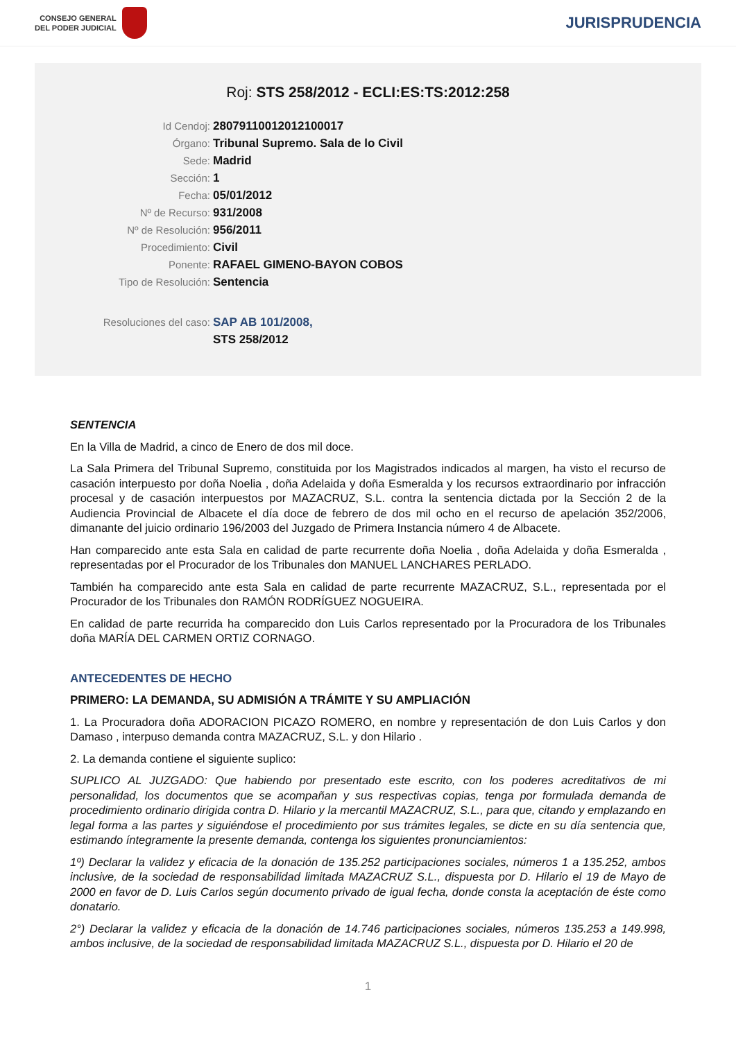CONSEJO GENERAL
DEL PODER JUDICIAL
JURISPRUDENCIA
Roj: STS 258/2012 - ECLI:ES:TS:2012:258
Id Cendoj: 28079110012012100017
Órgano: Tribunal Supremo. Sala de lo Civil
Sede: Madrid
Sección: 1
Fecha: 05/01/2012
Nº de Recurso: 931/2008
Nº de Resolución: 956/2011
Procedimiento: Civil
Ponente: RAFAEL GIMENO-BAYON COBOS
Tipo de Resolución: Sentencia
Resoluciones del caso: SAP AB 101/2008,
STS 258/2012
SENTENCIA
En la Villa de Madrid, a cinco de Enero de dos mil doce.
La Sala Primera del Tribunal Supremo, constituida por los Magistrados indicados al margen, ha visto el recurso de casación interpuesto por doña Noelia , doña Adelaida y doña Esmeralda y los recursos extraordinario por infracción procesal y de casación interpuestos por MAZACRUZ, S.L. contra la sentencia dictada por la Sección 2 de la Audiencia Provincial de Albacete el día doce de febrero de dos mil ocho en el recurso de apelación 352/2006, dimanante del juicio ordinario 196/2003 del Juzgado de Primera Instancia número 4 de Albacete.
Han comparecido ante esta Sala en calidad de parte recurrente doña Noelia , doña Adelaida y doña Esmeralda , representadas por el Procurador de los Tribunales don MANUEL LANCHARES PERLADO.
También ha comparecido ante esta Sala en calidad de parte recurrente MAZACRUZ, S.L., representada por el Procurador de los Tribunales don RAMÓN RODRÍGUEZ NOGUEIRA.
En calidad de parte recurrida ha comparecido don Luis Carlos representado por la Procuradora de los Tribunales doña MARÍA DEL CARMEN ORTIZ CORNAGO.
ANTECEDENTES DE HECHO
PRIMERO: LA DEMANDA, SU ADMISIÓN A TRÁMITE Y SU AMPLIACIÓN
1. La Procuradora doña ADORACION PICAZO ROMERO, en nombre y representación de don Luis Carlos y don Damaso , interpuso demanda contra MAZACRUZ, S.L. y don Hilario .
2. La demanda contiene el siguiente suplico:
SUPLICO AL JUZGADO: Que habiendo por presentado este escrito, con los poderes acreditativos de mi personalidad, los documentos que se acompañan y sus respectivas copias, tenga por formulada demanda de procedimiento ordinario dirigida contra D. Hilario y la mercantil MAZACRUZ, S.L., para que, citando y emplazando en legal forma a las partes y siguiéndose el procedimiento por sus trámites legales, se dicte en su día sentencia que, estimando íntegramente la presente demanda, contenga los siguientes pronunciamientos:
1º) Declarar la validez y eficacia de la donación de 135.252 participaciones sociales, números 1 a 135.252, ambos inclusive, de la sociedad de responsabilidad limitada MAZACRUZ S.L., dispuesta por D. Hilario el 19 de Mayo de 2000 en favor de D. Luis Carlos según documento privado de igual fecha, donde consta la aceptación de éste como donatario.
2°) Declarar la validez y eficacia de la donación de 14.746 participaciones sociales, números 135.253 a 149.998, ambos inclusive, de la sociedad de responsabilidad limitada MAZACRUZ S.L., dispuesta por D. Hilario el 20 de
1